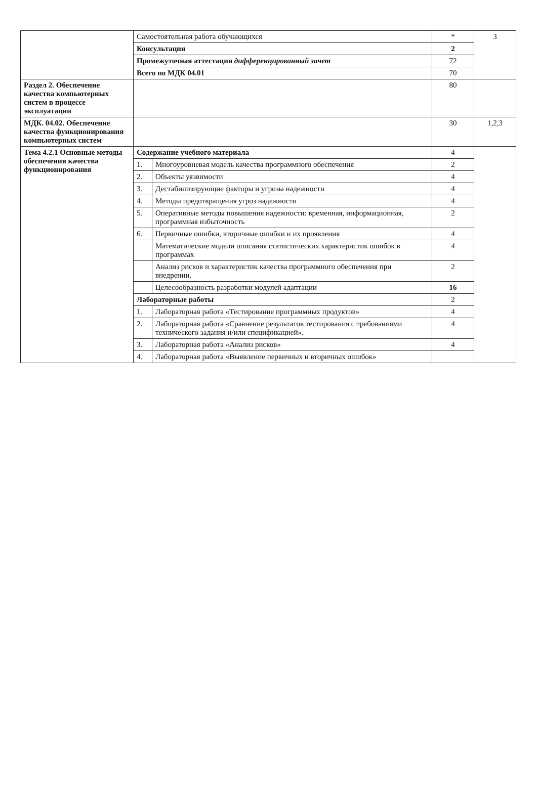| | Самостоятельная работа обучающихся | | * | 3 |
| | Консультация | | 2 | |
| | Промежуточная аттестация дифференцированный зачет | | 72 | |
| | Всего по МДК 04.01 | | 70 | |
| Раздел 2. Обеспечение качества компьютерных систем в процессе эксплуатации | | | 80 | |
| МДК. 04.02. Обеспечение качества функционирования компьютерных систем | | | 30 | 1,2,3 |
| Тема 4.2.1 Основные методы обеспечения качества функционирования | Содержание учебного материала | | 4 | |
| | 1. | Многоуровневая модель качества программного обеспечения | 2 | |
| | 2. | Объекты уязвимости | 4 | |
| | 3. | Дестабилизирующие факторы и угрозы надежности | 4 | |
| | 4. | Методы предотвращения угроз надежности | 4 | |
| | 5. | Оперативные методы повышения надежности: временная, информационная, программная избыточность | 2 | |
| | 6. | Первичные ошибки, вторичные ошибки и их проявления | 4 | |
| | | Математические модели описания статистических характеристик ошибок в программах | 4 | |
| | | Анализ рисков и характеристик качества программного обеспечения при внедрении. | 2 | |
| | | Целесообразность разработки модулей адаптации | 16 | |
| | Лабораторные работы | | 2 | |
| | 1. | Лабораторная работа «Тестирование программных продуктов» | 4 | |
| | 2. | Лабораторная работа «Сравнение результатов тестирования с требованиями технического задания и/или спецификацией». | 4 | |
| | 3. | Лабораторная работа «Анализ рисков» | 4 | |
| | 4. | Лабораторная работа «Выявление первичных и вторичных ошибок» | | |